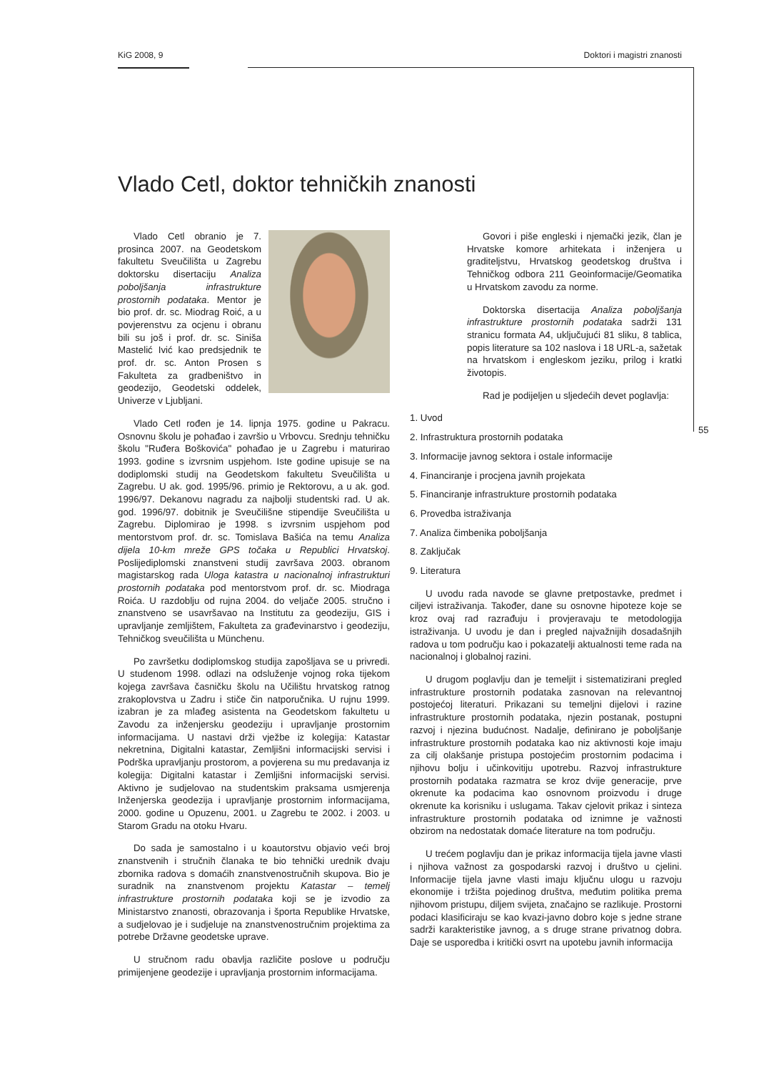KiG 2008, 9 Doktori i magistri znanosti
55
Vlado Cetl, doktor tehničkih znanosti
Vlado Cetl obranio je 7. prosinca 2007. na Geodetskom fakultetu Sveučilišta u Zagrebu doktorsku disertaciju Analiza poboljšanja infrastrukture prostornih podataka. Mentor je bio prof. dr. sc. Miodrag Roić, a u povjerenstvu za ocjenu i obranu bili su još i prof. dr. sc. Siniša Mastelić Ivić kao predsjednik te prof. dr. sc. Anton Prosen s Fakulteta za gradbeništvo in geodezijo, Geodetski oddelek, Univerze v Ljubljani.
Vlado Cetl rođen je 14. lipnja 1975. godine u Pakracu. Osnovnu školu je pohađao i završio u Vrbovcu. Srednju tehničku školu "Ruđera Boškovića" pohađao je u Zagrebu i maturirao 1993. godine s izvrsnim uspjehom. Iste godine upisuje se na dodiplomski studij na Geodetskom fakultetu Sveučilišta u Zagrebu. U ak. god. 1995/96. primio je Rektorovu, a u ak. god. 1996/97. Dekanovu nagradu za najbolji studentski rad. U ak. god. 1996/97. dobitnik je Sveučilišne stipendije Sveučilišta u Zagrebu. Diplomirao je 1998. s izvrsnim uspjehom pod mentorstvom prof. dr. sc. Tomislava Bašića na temu Analiza dijela 10-km mreže GPS točaka u Republici Hrvatskoj. Poslijediplomski znanstveni studij završava 2003. obranom magistarskog rada Uloga katastra u nacionalnoj infrastrukturi prostornih podataka pod mentorstvom prof. dr. sc. Miodraga Roića. U razdoblju od rujna 2004. do veljače 2005. stručno i znanstveno se usavršavao na Institutu za geodeziju, GIS i upravljanje zemljištem, Fakulteta za građevinarstvo i geodeziju, Tehničkog sveučilišta u Münchenu.
Po završetku dodiplomskog studija zapošljava se u privredi. U studenom 1998. odlazi na odsluženje vojnog roka tijekom kojega završava časničku školu na Učilištu hrvatskog ratnog zrakoplovstva u Zadru i stiče čin natporučnika. U rujnu 1999. izabran je za mlađeg asistenta na Geodetskom fakultetu u Zavodu za inženjersku geodeziju i upravljanje prostornim informacijama. U nastavi drži vježbe iz kolegija: Katastar nekretnina, Digitalni katastar, Zemljišni informacijski servisi i Podrška upravljanju prostorom, a povjerena su mu predavanja iz kolegija: Digitalni katastar i Zemljišni informacijski servisi. Aktivno je sudjelovao na studentskim praksama usmjerenja Inženjerska geodezija i upravljanje prostornim informacijama, 2000. godine u Opuzenu, 2001. u Zagrebu te 2002. i 2003. u Starom Gradu na otoku Hvaru.
Do sada je samostalno i u koautorstvu objavio veći broj znanstvenih i stručnih članaka te bio tehnički urednik dvaju zbornika radova s domaćih znanstvenostručnih skupova. Bio je suradnik na znanstvenom projektu Katastar – temelj infrastrukture prostornih podataka koji se je izvodio za Ministarstvo znanosti, obrazovanja i športa Republike Hrvatske, a sudjelovao je i sudjeluje na znanstvenostručnim projektima za potrebe Državne geodetske uprave.
U stručnom radu obavlja različite poslove u području primijenjene geodezije i upravljanja prostornim informacijama.
Govori i piše engleski i njemački jezik, član je Hrvatske komore arhitekata i inženjera u graditeljstvu, Hrvatskog geodetskog društva i Tehničkog odbora 211 Geoinformacije/Geomatika u Hrvatskom zavodu za norme.
Doktorska disertacija Analiza poboljšanja infrastrukture prostornih podataka sadrži 131 stranicu formata A4, uključujući 81 sliku, 8 tablica, popis literature sa 102 naslova i 18 URL-a, sažetak na hrvatskom i engleskom jeziku, prilog i kratki životopis.
Rad je podijeljen u sljedećih devet poglavlja:
1. Uvod
2. Infrastruktura prostornih podataka
3. Informacije javnog sektora i ostale informacije
4. Financiranje i procjena javnih projekata
5. Financiranje infrastrukture prostornih podataka
6. Provedba istraživanja
7. Analiza čimbenika poboljšanja
8. Zaključak
9. Literatura
U uvodu rada navode se glavne pretpostavke, predmet i ciljevi istraživanja. Također, dane su osnovne hipoteze koje se kroz ovaj rad razrađuju i provjeravaju te metodologija istraživanja. U uvodu je dan i pregled najvažnijih dosadašnjih radova u tom području kao i pokazatelji aktualnosti teme rada na nacionalnoj i globalnoj razini.
U drugom poglavlju dan je temeljit i sistematizirani pregled infrastrukture prostornih podataka zasnovan na relevantnoj postojećoj literaturi. Prikazani su temeljni dijelovi i razine infrastrukture prostornih podataka, njezin postanak, postupni razvoj i njezina budućnost. Nadalje, definirano je poboljšanje infrastrukture prostornih podataka kao niz aktivnosti koje imaju za cilj olakšanje pristupa postojećim prostornim podacima i njihovu bolju i učinkovitiju upotrebu. Razvoj infrastrukture prostornih podataka razmatra se kroz dvije generacije, prve okrenute ka podacima kao osnovnom proizvodu i druge okrenute ka korisniku i uslugama. Takav cjelovit prikaz i sinteza infrastrukture prostornih podataka od iznimne je važnosti obzirom na nedostatak domaće literature na tom području.
U trećem poglavlju dan je prikaz informacija tijela javne vlasti i njihova važnost za gospodarski razvoj i društvo u cjelini. Informacije tijela javne vlasti imaju ključnu ulogu u razvoju ekonomije i tržišta pojedinog društva, međutim politika prema njihovom pristupu, diljem svijeta, značajno se razlikuje. Prostorni podaci klasificiraju se kao kvazi-javno dobro koje s jedne strane sadrži karakteristike javnog, a s druge strane privatnog dobra. Daje se usporedba i kritički osvrt na upotebu javnih informacija